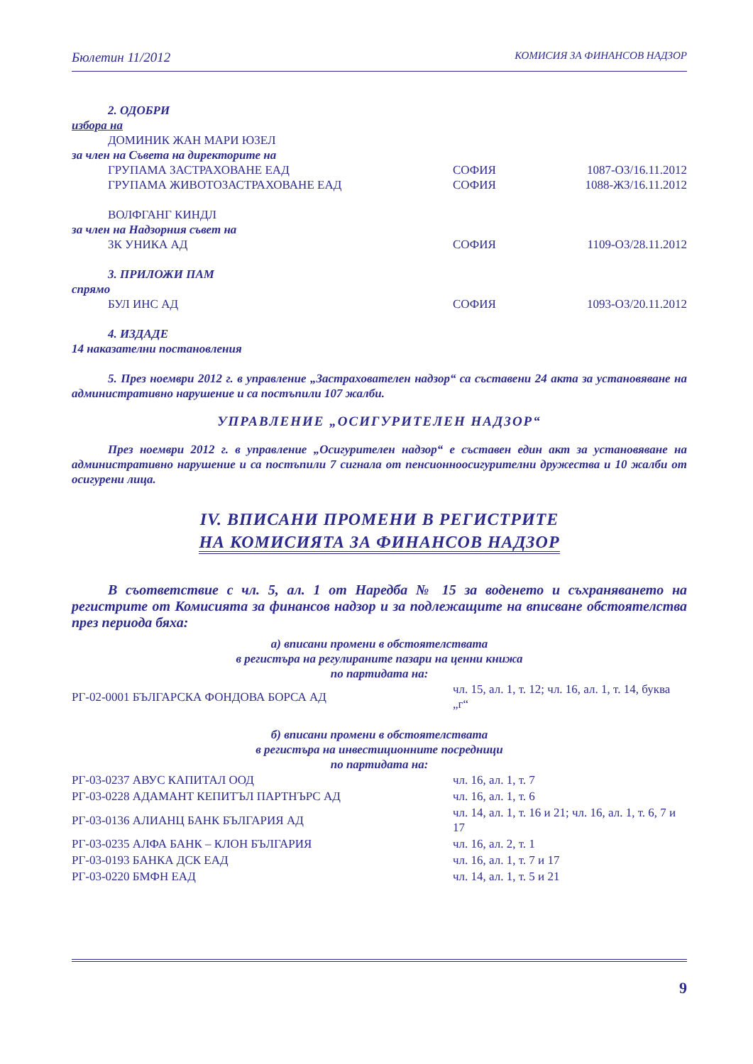Бюлетин 11/2012 КОМИСИЯ ЗА ФИНАНСОВ НАДЗОР
2. ОДОБРИ
избора на
ДОМИНИК ЖАН МАРИ ЮЗЕЛ
за член на Съвета на директорите на
ГРУПАМА ЗАСТРАХОВАНЕ ЕАД СОФИЯ 1087-ОЗ/16.11.2012
ГРУПАМА ЖИВОТОЗАСТРАХОВАНЕ ЕАД СОФИЯ 1088-ЖЗ/16.11.2012
ВОЛФГАНГ КИНДЛ
за член на Надзорния съвет на
ЗК УНИКА АД СОФИЯ 1109-ОЗ/28.11.2012
3. ПРИЛОЖИ ПАМ
спрямо
БУЛ ИНС АД СОФИЯ 1093-ОЗ/20.11.2012
4. ИЗДАДЕ
14 наказателни постановления
5. През ноември 2012 г. в управление „Застрахователен надзор“ са съставени 24 акта за установяване на административно нарушение и са постъпили 107 жалби.
УПРАВЛЕНИЕ „ОСИГУРИТЕЛЕН НАДЗОР“
През ноември 2012 г. в управление „Осигурителен надзор“ е съставен един акт за установяване на административно нарушение и са постъпили 7 сигнала от пенсионноосигурителни дружества и 10 жалби от осигурени лица.
IV. ВПИСАНИ ПРОМЕНИ В РЕГИСТРИТЕ
НА КОМИСИЯТА ЗА ФИНАНСОВ НАДЗОР
В съответствие с чл. 5, ал. 1 от Наредба № 15 за воденето и съхраняването на регистрите от Комисията за финансов надзор и за подлежащите на вписване обстоятелства през периода бяха:
а) вписани промени в обстоятелствата
в регистъра на регулираните пазари на ценни книжа
по партидата на:
| РГ-02-0001 БЪЛГАРСКА ФОНДОВА БОРСА АД | чл. 15, ал. 1, т. 12; чл. 16, ал. 1, т. 14, буква „г“ |
б) вписани промени в обстоятелствата
в регистъра на инвестиционните посредници
по партидата на:
| РГ-03-0237 АВУС КАПИТАЛ ООД | чл. 16, ал. 1, т. 7 |
| РГ-03-0228 АДАМАНТ КЕПИТЪЛ ПАРТНЪРС АД | чл. 16, ал. 1, т. 6 |
| РГ-03-0136 АЛИАНЦ БАНК БЪЛГАРИЯ АД | чл. 14, ал. 1, т. 16 и 21; чл. 16, ал. 1, т. 6, 7 и 17 |
| РГ-03-0235 АЛФА БАНК – КЛОН БЪЛГАРИЯ | чл. 16, ал. 2, т. 1 |
| РГ-03-0193 БАНКА ДСК ЕАД | чл. 16, ал. 1, т. 7 и 17 |
| РГ-03-0220 БМФН ЕАД | чл. 14, ал. 1, т. 5 и 21 |
9